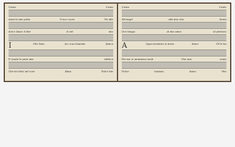Canto Canto
mani la mia pietà Il suo cuore Ne alle
dolce Amor il dire il ciel mio
IChe fossi ne i suoi lamenti Amica
E Quale le pene mie infelice
Che sei lieto nel core Alma Dolce ber
Canto Canto
All'angel alla mia vita beata
Ove langui al mio amor al perdono
AOgni tormento si move Amor Ch'ei fui
Per me io nemmeno tardi Che mai canto
Dolce lontano Amor Mio